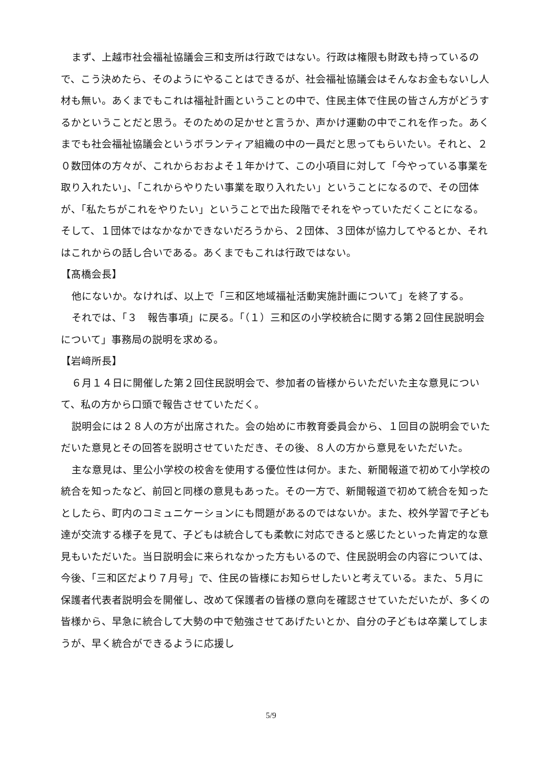まず、上越市社会福祉協議会三和支所は行政ではない。行政は権限も財政も持っているので、こう決めたら、そのようにやることはできるが、社会福祉協議会はそんなお金もないし人材も無い。あくまでもこれは福祉計画ということの中で、住民主体で住民の皆さん方がどうするかということだと思う。そのための足かせと言うか、声かけ運動の中でこれを作った。あくまでも社会福祉協議会というボランティア組織の中の一員だと思ってもらいたい。それと、２０数団体の方々が、これからおおよそ１年かけて、この小項目に対して「今やっている事業を取り入れたい」、「これからやりたい事業を取り入れたい」ということになるので、その団体が、「私たちがこれをやりたい」ということで出た段階でそれをやっていただくことになる。そして、１団体ではなかなかできないだろうから、２団体、３団体が協力してやるとか、それはこれからの話し合いである。あくまでもこれは行政ではない。
【髙橋会長】
他にないか。なければ、以上で「三和区地域福祉活動実施計画について」を終了する。
それでは、「３　報告事項」に戻る。「（１）三和区の小学校統合に関する第２回住民説明会について」事務局の説明を求める。
【岩﨑所長】
６月１４日に開催した第２回住民説明会で、参加者の皆様からいただいた主な意見について、私の方から口頭で報告させていただく。
説明会には２８人の方が出席された。会の始めに市教育委員会から、１回目の説明会でいただいた意見とその回答を説明させていただき、その後、８人の方から意見をいただいた。
主な意見は、里公小学校の校舎を使用する優位性は何か。また、新聞報道で初めて小学校の統合を知ったなど、前回と同様の意見もあった。その一方で、新聞報道で初めて統合を知ったとしたら、町内のコミュニケーションにも問題があるのではないか。また、校外学習で子ども達が交流する様子を見て、子どもは統合しても柔軟に対応できると感じたといった肯定的な意見もいただいた。当日説明会に来られなかった方もいるので、住民説明会の内容については、今後、「三和区だより７月号」で、住民の皆様にお知らせしたいと考えている。また、５月に保護者代表者説明会を開催し、改めて保護者の皆様の意向を確認させていただいたが、多くの皆様から、早急に統合して大勢の中で勉強させてあげたいとか、自分の子どもは卒業してしまうが、早く統合ができるように応援し
5/9